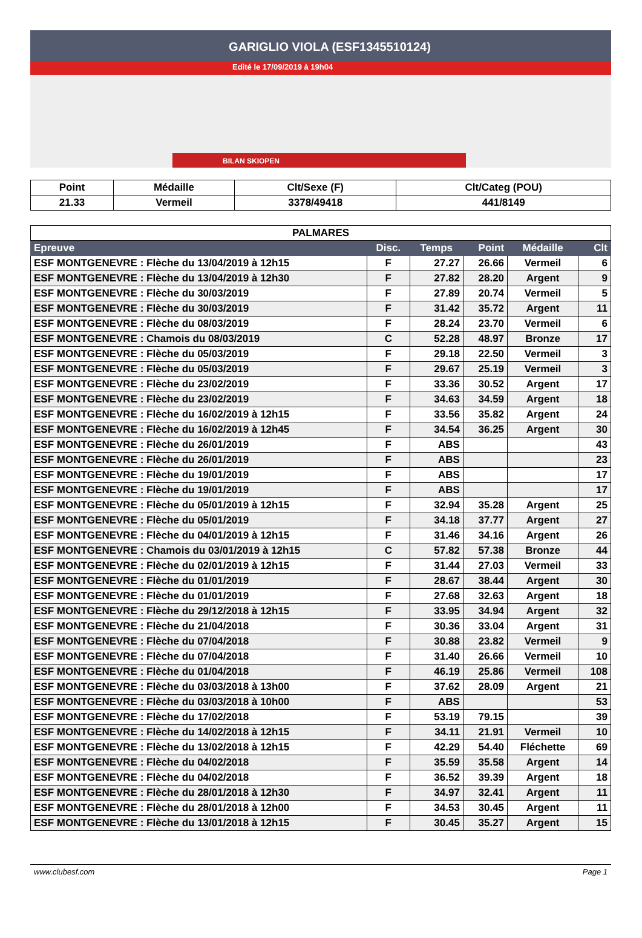GARIGLIO VIOLA (ESF1345510124)
Edité le 17/09/2019 à 19h04
BILAN SKIOPEN
| Point | Médaille | Clt/Sexe (F) | Clt/Categ (POU) |
| 21.33 | Vermeil | 3378/49418 | 441/8149 |
| PALMARES | | | | | |
| Epreuve | Disc. | Temps | Point | Médaille | Clt |
| ESF MONTGENEVRE : Flèche du 13/04/2019 à 12h15 | F | 27.27 | 26.66 | Vermeil | 6 |
| ESF MONTGENEVRE : Flèche du 13/04/2019 à 12h30 | F | 27.82 | 28.20 | Argent | 9 |
| ESF MONTGENEVRE : Flèche du 30/03/2019 | F | 27.89 | 20.74 | Vermeil | 5 |
| ESF MONTGENEVRE : Flèche du 30/03/2019 | F | 31.42 | 35.72 | Argent | 11 |
| ESF MONTGENEVRE : Flèche du 08/03/2019 | F | 28.24 | 23.70 | Vermeil | 6 |
| ESF MONTGENEVRE : Chamois du 08/03/2019 | C | 52.28 | 48.97 | Bronze | 17 |
| ESF MONTGENEVRE : Flèche du 05/03/2019 | F | 29.18 | 22.50 | Vermeil | 3 |
| ESF MONTGENEVRE : Flèche du 05/03/2019 | F | 29.67 | 25.19 | Vermeil | 3 |
| ESF MONTGENEVRE : Flèche du 23/02/2019 | F | 33.36 | 30.52 | Argent | 17 |
| ESF MONTGENEVRE : Flèche du 23/02/2019 | F | 34.63 | 34.59 | Argent | 18 |
| ESF MONTGENEVRE : Flèche du 16/02/2019 à 12h15 | F | 33.56 | 35.82 | Argent | 24 |
| ESF MONTGENEVRE : Flèche du 16/02/2019 à 12h45 | F | 34.54 | 36.25 | Argent | 30 |
| ESF MONTGENEVRE : Flèche du 26/01/2019 | F | ABS | | | 43 |
| ESF MONTGENEVRE : Flèche du 26/01/2019 | F | ABS | | | 23 |
| ESF MONTGENEVRE : Flèche du 19/01/2019 | F | ABS | | | 17 |
| ESF MONTGENEVRE : Flèche du 19/01/2019 | F | ABS | | | 17 |
| ESF MONTGENEVRE : Flèche du 05/01/2019 à 12h15 | F | 32.94 | 35.28 | Argent | 25 |
| ESF MONTGENEVRE : Flèche du 05/01/2019 | F | 34.18 | 37.77 | Argent | 27 |
| ESF MONTGENEVRE : Flèche du 04/01/2019 à 12h15 | F | 31.46 | 34.16 | Argent | 26 |
| ESF MONTGENEVRE : Chamois du 03/01/2019 à 12h15 | C | 57.82 | 57.38 | Bronze | 44 |
| ESF MONTGENEVRE : Flèche du 02/01/2019 à 12h15 | F | 31.44 | 27.03 | Vermeil | 33 |
| ESF MONTGENEVRE : Flèche du 01/01/2019 | F | 28.67 | 38.44 | Argent | 30 |
| ESF MONTGENEVRE : Flèche du 01/01/2019 | F | 27.68 | 32.63 | Argent | 18 |
| ESF MONTGENEVRE : Flèche du 29/12/2018 à 12h15 | F | 33.95 | 34.94 | Argent | 32 |
| ESF MONTGENEVRE : Flèche du 21/04/2018 | F | 30.36 | 33.04 | Argent | 31 |
| ESF MONTGENEVRE : Flèche du 07/04/2018 | F | 30.88 | 23.82 | Vermeil | 9 |
| ESF MONTGENEVRE : Flèche du 07/04/2018 | F | 31.40 | 26.66 | Vermeil | 10 |
| ESF MONTGENEVRE : Flèche du 01/04/2018 | F | 46.19 | 25.86 | Vermeil | 108 |
| ESF MONTGENEVRE : Flèche du 03/03/2018 à 13h00 | F | 37.62 | 28.09 | Argent | 21 |
| ESF MONTGENEVRE : Flèche du 03/03/2018 à 10h00 | F | ABS | | | 53 |
| ESF MONTGENEVRE : Flèche du 17/02/2018 | F | 53.19 | 79.15 | | 39 |
| ESF MONTGENEVRE : Flèche du 14/02/2018 à 12h15 | F | 34.11 | 21.91 | Vermeil | 10 |
| ESF MONTGENEVRE : Flèche du 13/02/2018 à 12h15 | F | 42.29 | 54.40 | Fléchette | 69 |
| ESF MONTGENEVRE : Flèche du 04/02/2018 | F | 35.59 | 35.58 | Argent | 14 |
| ESF MONTGENEVRE : Flèche du 04/02/2018 | F | 36.52 | 39.39 | Argent | 18 |
| ESF MONTGENEVRE : Flèche du 28/01/2018 à 12h30 | F | 34.97 | 32.41 | Argent | 11 |
| ESF MONTGENEVRE : Flèche du 28/01/2018 à 12h00 | F | 34.53 | 30.45 | Argent | 11 |
| ESF MONTGENEVRE : Flèche du 13/01/2018 à 12h15 | F | 30.45 | 35.27 | Argent | 15 |
www.clubesf.com Page 1